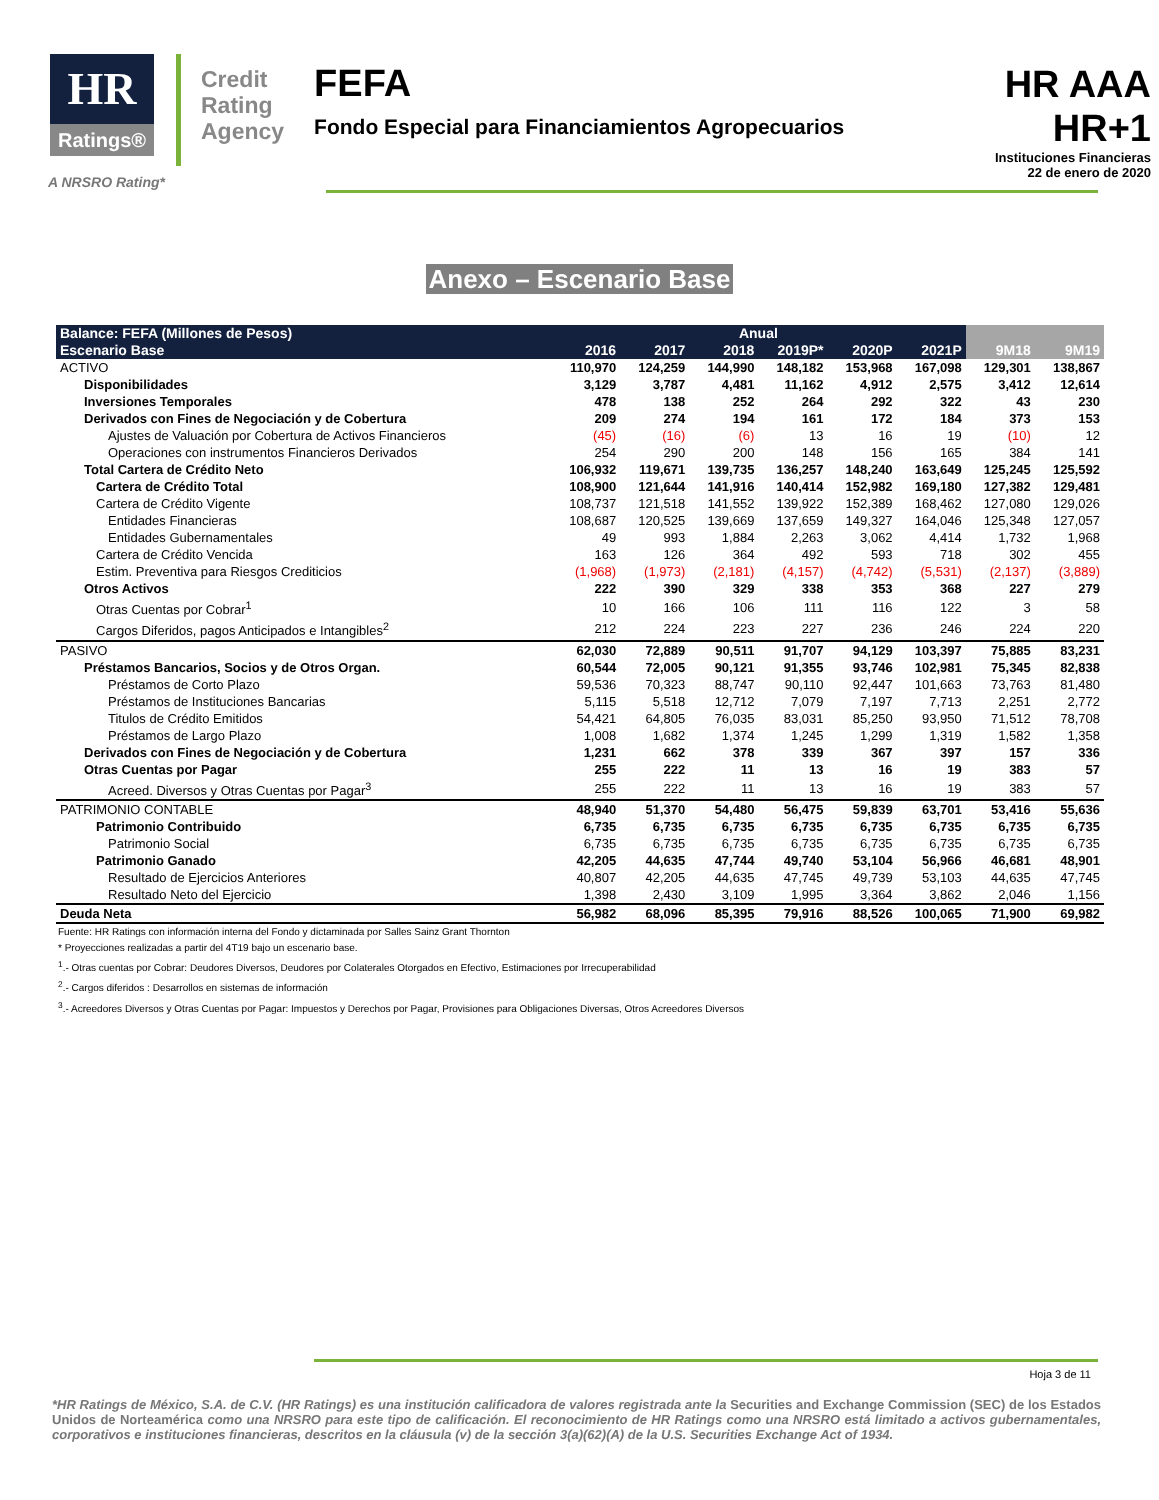HR
Ratings®
Credit
Rating
Agency
FEFA
Fondo Especial para Financiamientos Agropecuarios
HR AAA
HR+1
Instituciones Financieras
22 de enero de 2020
A NRSRO Rating*
Anexo – Escenario Base
| Balance: FEFA (Millones de Pesos) | Anual | | | | | | | |
| --- | --- | --- | --- | --- | --- | --- | --- | --- |
| Escenario Base | 2016 | 2017 | 2018 | 2019P* | 2020P | 2021P | 9M18 | 9M19 |
| ACTIVO | 110,970 | 124,259 | 144,990 | 148,182 | 153,968 | 167,098 | 129,301 | 138,867 |
| Disponibilidades | 3,129 | 3,787 | 4,481 | 11,162 | 4,912 | 2,575 | 3,412 | 12,614 |
| Inversiones Temporales | 478 | 138 | 252 | 264 | 292 | 322 | 43 | 230 |
| Derivados con Fines de Negociación y de Cobertura | 209 | 274 | 194 | 161 | 172 | 184 | 373 | 153 |
| Ajustes de Valuación por Cobertura de Activos Financieros | (45) | (16) | (6) | 13 | 16 | 19 | (10) | 12 |
| Operaciones con instrumentos Financieros Derivados | 254 | 290 | 200 | 148 | 156 | 165 | 384 | 141 |
| Total Cartera de Crédito Neto | 106,932 | 119,671 | 139,735 | 136,257 | 148,240 | 163,649 | 125,245 | 125,592 |
| Cartera de Crédito Total | 108,900 | 121,644 | 141,916 | 140,414 | 152,982 | 169,180 | 127,382 | 129,481 |
| Cartera de Crédito Vigente | 108,737 | 121,518 | 141,552 | 139,922 | 152,389 | 168,462 | 127,080 | 129,026 |
| Entidades Financieras | 108,687 | 120,525 | 139,669 | 137,659 | 149,327 | 164,046 | 125,348 | 127,057 |
| Entidades Gubernamentales | 49 | 993 | 1,884 | 2,263 | 3,062 | 4,414 | 1,732 | 1,968 |
| Cartera de Crédito Vencida | 163 | 126 | 364 | 492 | 593 | 718 | 302 | 455 |
| Estim. Preventiva para Riesgos Crediticios | (1,968) | (1,973) | (2,181) | (4,157) | (4,742) | (5,531) | (2,137) | (3,889) |
| Otros Activos | 222 | 390 | 329 | 338 | 353 | 368 | 227 | 279 |
| Otras Cuentas por Cobrar<sup>1</sup> | 10 | 166 | 106 | 111 | 116 | 122 | 3 | 58 |
| Cargos Diferidos, pagos Anticipados e Intangibles<sup>2</sup> | 212 | 224 | 223 | 227 | 236 | 246 | 224 | 220 |
| PASIVO | 62,030 | 72,889 | 90,511 | 91,707 | 94,129 | 103,397 | 75,885 | 83,231 |
| Préstamos Bancarios, Socios y de Otros Organ. | 60,544 | 72,005 | 90,121 | 91,355 | 93,746 | 102,981 | 75,345 | 82,838 |
| Préstamos de Corto Plazo | 59,536 | 70,323 | 88,747 | 90,110 | 92,447 | 101,663 | 73,763 | 81,480 |
| Préstamos de Instituciones Bancarias | 5,115 | 5,518 | 12,712 | 7,079 | 7,197 | 7,713 | 2,251 | 2,772 |
| Titulos de Crédito Emitidos | 54,421 | 64,805 | 76,035 | 83,031 | 85,250 | 93,950 | 71,512 | 78,708 |
| Préstamos de Largo Plazo | 1,008 | 1,682 | 1,374 | 1,245 | 1,299 | 1,319 | 1,582 | 1,358 |
| Derivados con Fines de Negociación y de Cobertura | 1,231 | 662 | 378 | 339 | 367 | 397 | 157 | 336 |
| Otras Cuentas por Pagar | 255 | 222 | 11 | 13 | 16 | 19 | 383 | 57 |
| Acreed. Diversos y Otras Cuentas por Pagar<sup>3</sup> | 255 | 222 | 11 | 13 | 16 | 19 | 383 | 57 |
| PATRIMONIO CONTABLE | 48,940 | 51,370 | 54,480 | 56,475 | 59,839 | 63,701 | 53,416 | 55,636 |
| Patrimonio Contribuido | 6,735 | 6,735 | 6,735 | 6,735 | 6,735 | 6,735 | 6,735 | 6,735 |
| Patrimonio Social | 6,735 | 6,735 | 6,735 | 6,735 | 6,735 | 6,735 | 6,735 | 6,735 |
| Patrimonio Ganado | 42,205 | 44,635 | 47,744 | 49,740 | 53,104 | 56,966 | 46,681 | 48,901 |
| Resultado de Ejercicios Anteriores | 40,807 | 42,205 | 44,635 | 47,745 | 49,739 | 53,103 | 44,635 | 47,745 |
| Resultado Neto del Ejercicio | 1,398 | 2,430 | 3,109 | 1,995 | 3,364 | 3,862 | 2,046 | 1,156 |
| Deuda Neta | 56,982 | 68,096 | 85,395 | 79,916 | 88,526 | 100,065 | 71,900 | 69,982 |
Fuente: HR Ratings con información interna del Fondo y dictaminada por Salles Sainz Grant Thornton
* Proyecciones realizadas a partir del 4T19 bajo un escenario base.
<sup>1</sup>.- Otras cuentas por Cobrar: Deudores Diversos, Deudores por Colaterales Otorgados en Efectivo, Estimaciones por Irrecuperabilidad
<sup>2</sup>.- Cargos diferidos : Desarrollos en sistemas de información
<sup>3</sup>.- Acreedores Diversos y Otras Cuentas por Pagar: Impuestos y Derechos por Pagar, Provisiones para Obligaciones Diversas, Otros Acreedores Diversos
Hoja 3 de 11
*HR Ratings de México, S.A. de C.V. (HR Ratings) es una institución calificadora de valores registrada ante la Securities and Exchange Commission (SEC) de los Estados Unidos de Norteamérica como una NRSRO para este tipo de calificación. El reconocimiento de HR Ratings como una NRSRO está limitado a activos gubernamentales, corporativos e instituciones financieras, descritos en la cláusula (v) de la sección 3(a)(62)(A) de la U.S. Securities Exchange Act of 1934.